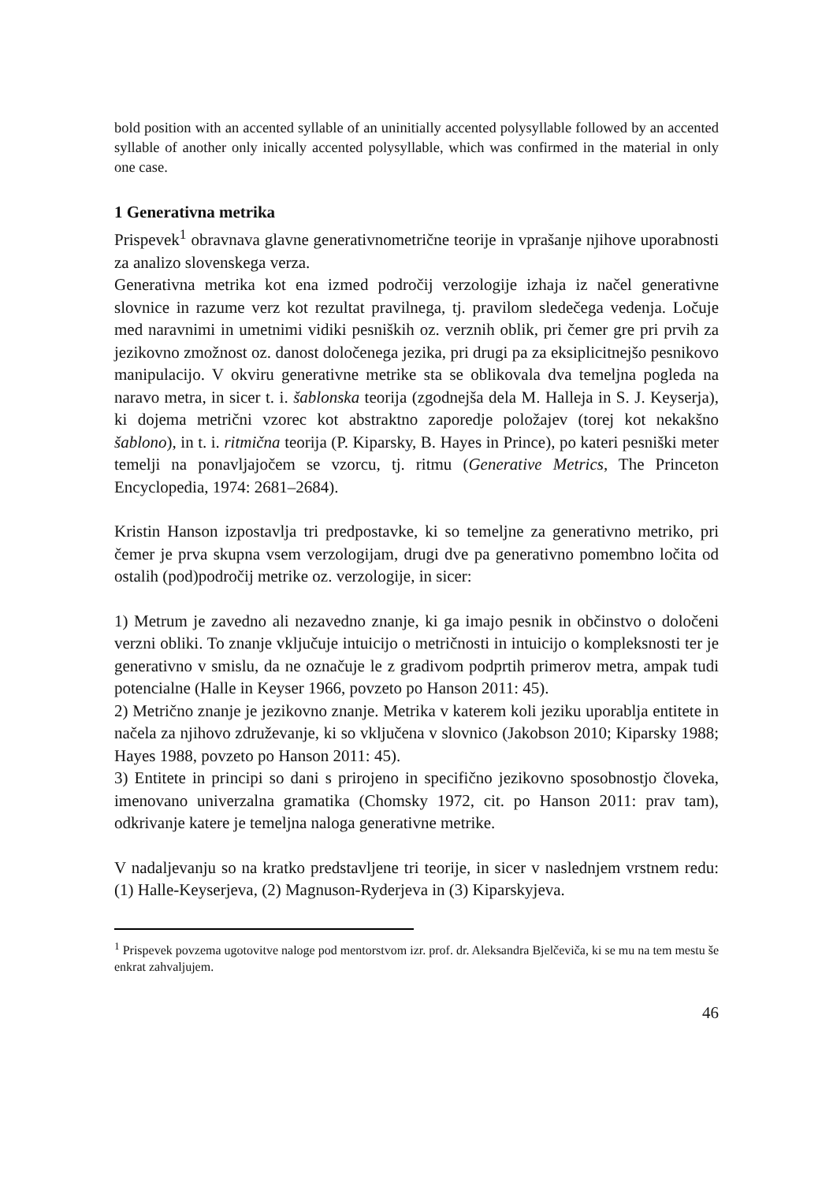bold position with an accented syllable of an uninitially accented polysyllable followed by an accented syllable of another only inically accented polysyllable, which was confirmed in the material in only one case.
1 Generativna metrika
Prispevek<sup>1</sup> obravnava glavne generativnometrične teorije in vprašanje njihove uporabnosti za analizo slovenskega verza.
Generativna metrika kot ena izmed področij verzologije izhaja iz načel generativne slovnice in razume verz kot rezultat pravilnega, tj. pravilom sledečega vedenja. Ločuje med naravnimi in umetnimi vidiki pesniških oz. verznih oblik, pri čemer gre pri prvih za jezikovno zmožnost oz. danost določenega jezika, pri drugi pa za eksiplicitnejšo pesnikovo manipulacijo. V okviru generativne metrike sta se oblikovala dva temeljna pogleda na naravo metra, in sicer t. i. šablonska teorija (zgodnejša dela M. Halleja in S. J. Keyserja), ki dojema metrični vzorec kot abstraktno zaporedje položajev (torej kot nekakšno šablono), in t. i. ritmična teorija (P. Kiparsky, B. Hayes in Prince), po kateri pesniški meter temelji na ponavljajočem se vzorcu, tj. ritmu (Generative Metrics, The Princeton Encyclopedia, 1974: 2681–2684).
Kristin Hanson izpostavlja tri predpostavke, ki so temeljne za generativno metriko, pri čemer je prva skupna vsem verzologijam, drugi dve pa generativno pomembno ločita od ostalih (pod)področij metrike oz. verzologije, in sicer:
1) Metrum je zavedno ali nezavedno znanje, ki ga imajo pesnik in občinstvo o določeni verzni obliki. To znanje vključuje intuicijo o metričnosti in intuicijo o kompleksnosti ter je generativno v smislu, da ne označuje le z gradivom podprtih primerov metra, ampak tudi potencialne (Halle in Keyser 1966, povzeto po Hanson 2011: 45).
2) Metrično znanje je jezikovno znanje. Metrika v katerem koli jeziku uporablja entitete in načela za njihovo združevanje, ki so vključena v slovnico (Jakobson 2010; Kiparsky 1988; Hayes 1988, povzeto po Hanson 2011: 45).
3) Entitete in principi so dani s prirojeno in specifično jezikovno sposobnostjo človeka, imenovano univerzalna gramatika (Chomsky 1972, cit. po Hanson 2011: prav tam), odkrivanje katere je temeljna naloga generativne metrike.
V nadaljevanju so na kratko predstavljene tri teorije, in sicer v naslednjem vrstnem redu: (1) Halle-Keyserjeva, (2) Magnuson-Ryderjeva in (3) Kiparskyjeva.
<sup>1</sup> Prispevek povzema ugotovitve naloge pod mentorstvom izr. prof. dr. Aleksandra Bjelčeviča, ki se mu na tem mestu še enkrat zahvaljujem.
46